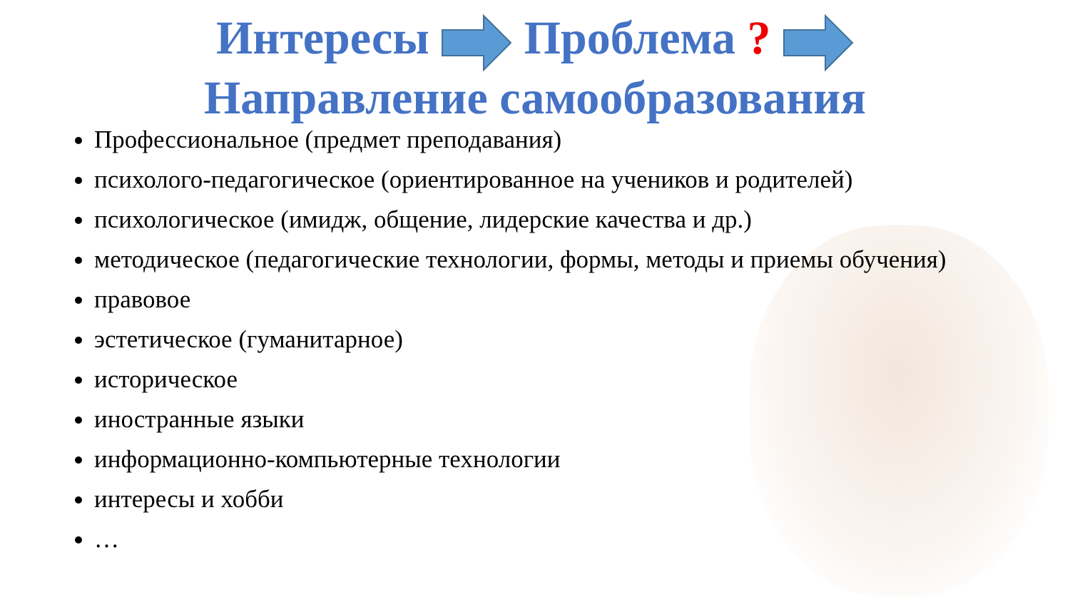Интересы Проблема ?
Направление самообразования
Профессиональное (предмет преподавания)
психолого-педагогическое (ориентированное на учеников и родителей)
психологическое (имидж, общение, лидерские качества и др.)
методическое (педагогические технологии, формы, методы и приемы обучения)
правовое
эстетическое (гуманитарное)
историческое
иностранные языки
информационно-компьютерные технологии
интересы и хобби
…